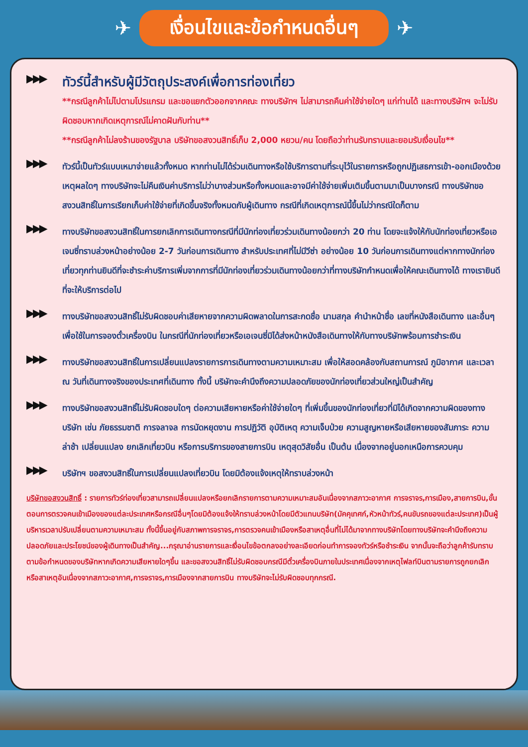✈
เงื่อนไขและข้อกำหนดอื่นๆ
✈
▶▶▶
ทัวร์นี้สำหรับผู้มีวัตถุประสงค์เพื่อการท่องเที่ยว
**กรณีลูกค้าไม่ไปตามโปรแกรม และขอแยกตัวออกจากคณะ ทางบริษัทฯ ไม่สามารถคืนค่าใช้จ่ายใดๆ แก่ท่านได้ และทางบริษัทฯ จะไม่รับผิดชอบหากเกิดเหตุการณ์ไม่คาดฝันกับท่าน**
**กรณีลูกค้าไม่ลงร้านของรัฐบาล บริษัทขอสงวนสิทธิ์เก็บ 2,000 หยวน/คน โดยถือว่าท่านรับทราบและยอมรับเงื่อนไข**
▶▶▶
ทัวร์นี้เป็นทัวร์แบบเหมาจ่ายแล้วทั้งหมด หากท่านไม่ได้ร่วมเดินทางหรือใช้บริการตามที่ระบุไว้ในรายการหรือถูกปฏิเสธการเข้า-ออกเมืองด้วยเหตุผลใดๆ ทางบริษัทจะไม่คืนเงินค่าบริการไม่ว่าบางส่วนหรือทั้งหมดและอาจมีค่าใช้จ่ายเพิ่มเติมขึ้นตามมาเป็นบางกรณี ทางบริษัทขอสงวนสิทธิ์ในการเรียกเก็บค่าใช้จ่ายที่เกิดขึ้นจริงทั้งหมดกับผู้เดินทาง กรณีที่เกิดเหตุการณ์นี้ขึ้นไม่ว่ากรณีใดก็ตาม
▶▶▶
ทางบริษัทขอสงวนสิทธิ์ในการยกเลิกการเดินทางกรณีที่มีนักท่องเที่ยวร่วมเดินทางน้อยกว่า 20 ท่าน โดยจะแจ้งให้กับนักท่องเที่ยวหรือเอเจนซี่ทราบล่วงหน้าอย่างน้อย 2-7 วันก่อนการเดินทาง สำหรับประเทศที่ไม่มีวีซ่า อย่างน้อย 10 วันก่อนการเดินทางแต่หากทางนักท่องเที่ยวทุกท่านยินดีที่จะชำระค่าบริการเพิ่มจากการที่มีนักท่องเที่ยวร่วมเดินทางน้อยกว่าที่ทางบริษัทกำหนดเพื่อให้คณะเดินทางได้ ทางเรายินดีที่จะให้บริการต่อไป
▶▶▶
ทางบริษัทขอสงวนสิทธิ์ไม่รับผิดชอบค่าเสียหายจากความผิดพลาดในการสะกดชื่อ นามสกุล คำนำหน้าชื่อ เลขที่หนังสือเดินทาง และอื่นๆ เพื่อใช้ในการจองตั๋วเครื่องบิน ในกรณีที่นักท่องเที่ยวหรือเอเจนซี่มิได้ส่งหน้าหนังสือเดินทางให้กับทางบริษัทพร้อมการชำระเงิน
▶▶▶
ทางบริษัทขอสงวนสิทธิ์ในการเปลี่ยนแปลงรายการการเดินทางตามความเหมาะสม เพื่อให้สอดคล้องกับสถานการณ์ ภูมิอากาศ และเวลา ณ วันที่เดินทางจริงของประเทศที่เดินทาง ทั้งนี้ บริษัทจะคำนึงถึงความปลอดภัยของนักท่องเที่ยวส่วนใหญ่เป็นสำคัญ
▶▶▶
ทางบริษัทขอสงวนสิทธิ์ไม่รับผิดชอบใดๆ ต่อความเสียหายหรือค่าใช้จ่ายใดๆ ที่เพิ่มขึ้นของนักท่องเที่ยวที่มิได้เกิดจากความผิดของทางบริษัท เช่น ภัยธรรมชาติ การจลาจล การนัดหยุดงาน การปฏิวัติ อุบัติเหตุ ความเจ็บป่วย ความสูญหายหรือเสียหายของสัมภาระ ความล่าช้า เปลี่ยนแปลง ยกเลิกเที่ยวบิน หรือการบริการของสายการบิน เหตุสุดวิสัยอื่น เป็นต้น เนื่องจากอยู่นอกเหนือการควบคุม
▶▶▶
บริษัทฯ ขอสงวนสิทธิ์ในการเปลี่ยนแปลงเที่ยวบิน โดยมิต้องแจ้งเหตุให้ทราบล่วงหน้า
บริษัทขอสงวนสิทธิ์ : รายการทัวร์ท่องเที่ยวสามารถเปลี่ยนแปลงหรือยกเลิกรายการตามความเหมาะสมอันเนื่องจากสภาวะอากาศ การจราจร,การเมือง,สายการบิน,ขั้นตอนการตรวจคนเข้าเมืองของแต่ละประเทศหรือกรณีอื่นๆโดยมิต้องแจ้งให้ทราบล่วงหน้าโดยมีตัวแทนบริษัท(มัคคุเทศก์,หัวหน้าทัวร์,คนขับรถของแต่ละประเทศ)เป็นผู้บริหารเวลาปรับเปลี่ยนตามความเหมาะสม ทั้งนี้ขึ้นอยู่กับสภาพการจราจร,การตรวจคนเข้าเมืองหรือสาเหตุอื่นที่ไม่ได้มาจากทางบริษัทโดยทางบริษัทจะคำนึงถึงความปลอดภัยและประโยชน์ของผู้เดินทางเป็นสำคัญ...กรุณาอ่านรายการและเงื่อนไขข้อตกลงอย่างละเอียดก่อนทำการจองทัวร์หรือชำระเงิน จากนั้นจะถือว่าลูกค้ารับทราบตามข้อกำหนดของบริษัทหากเกิดความเสียหายใดๆขึ้น และขอสงวนสิทธิ์ไม่รับผิดชอบกรณีมีตั๋วเครื่องบินภายในประเทศเนื่องจากเหตุไฟลท์บินตามรายการถูกยกเลิกหรือสาเหตุอันเนื่องจากสภาวะอากาศ,การจราจร,การเมืองจากสายการบิน ทางบริษัทจะไม่รับผิดชอบทุกกรณี.